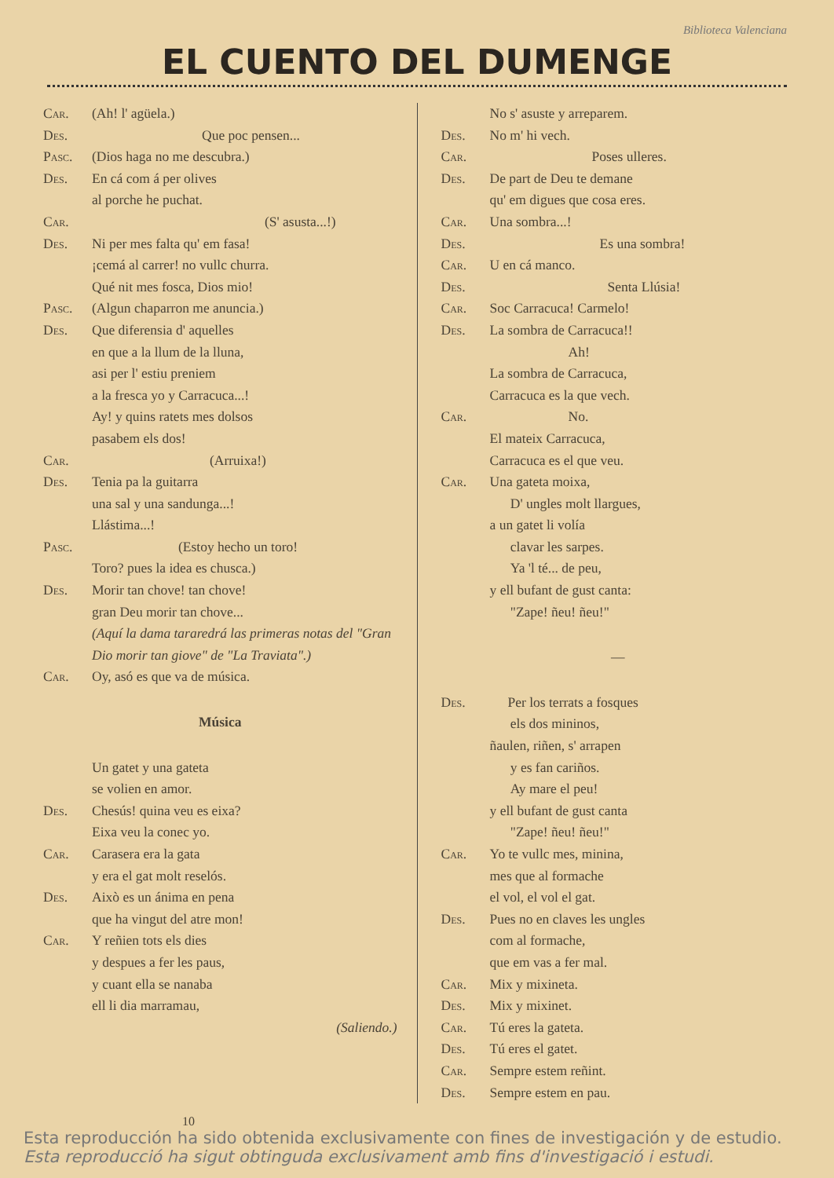Biblioteca Valenciana
EL CUENTO DEL DUMENGE
Car. (Ah! l' agüela.)
Des. Que poc pensen...
Pasc. (Dios haga no me descubra.)
Des. En cá com á per olives
al porche he puchat.
Car. (S' asusta...!)
Des. Ni per mes falta qu' em fasa!
¡cemá al carrer! no vullc churra.
Qué nit mes fosca, Dios mio!
Pasc. (Algun chaparron me anuncia.)
Des. Que diferensia d' aquelles
en que a la llum de la lluna,
asi per l' estiu preniem
a la fresca yo y Carracuca...!
Ay! y quins ratets mes dolsos
pasabem els dos!
Car. (Arruixa!)
Des. Tenia pa la guitarra
una sal y una sandunga...!
Llástima...!
Pasc. (Estoy hecho un toro!
Toro? pues la idea es chusca.)
Des. Morir tan chove! tan chove!
gran Deu morir tan chove...
(Aquí la dama tararedrá las primeras notas del "Gran Dio morir tan giove" de "La Traviata".)
Car. Oy, asó es que va de música.
Música
Un gatet y una gateta
se volien en amor.
Des. Chesús! quina veu es eixa?
Eixa veu la conec yo.
Car. Carasera era la gata
y era el gat molt reselós.
Des. Això es un ánima en pena
que ha vingut del atre mon!
Car. Y reñien tots els dies
y despues a fer les paus,
y cuant ella se nanaba
ell li dia marramau,
(Saliendo.)
No s' asuste y arreparem.
Des. No m' hi vech.
Car. Poses ulleres.
Des. De part de Deu te demane
qu' em digues que cosa eres.
Car. Una sombra...!
Des. Es una sombra!
Car. U en cá manco.
Des. Senta Llúsia!
Car. Soc Carracuca! Carmelo!
Des. La sombra de Carracuca!!
Ah!
La sombra de Carracuca,
Carracuca es la que vech.
Car. No.
El mateix Carracuca,
Carracuca es el que veu.
Car. Una gateta moixa,
D' ungles molt llargues,
a un gatet li volía
clavar les sarpes.
Ya 'l té... de peu,
y ell bufant de gust canta:
"Zape! ñeu! ñeu!"
—
Des. Per los terrats a fosques
els dos mininos,
ñaulen, riñen, s' arrapen
y es fan cariños.
Ay mare el peu!
y ell bufant de gust canta
"Zape! ñeu! ñeu!"
Car. Yo te vullc mes, minina,
mes que al formache
el vol, el vol el gat.
Des. Pues no en claves les ungles
com al formache,
que em vas a fer mal.
Car. Mix y mixineta.
Des. Mix y mixinet.
Car. Tú eres la gateta.
Des. Tú eres el gatet.
Car. Sempre estem reñint.
Des. Sempre estem en pau.
10
Esta reproducción ha sido obtenida exclusivamente con fines de investigación y de estudio.
Esta reproducció ha sigut obtinguda exclusivament amb fins d'investigació i estudi.